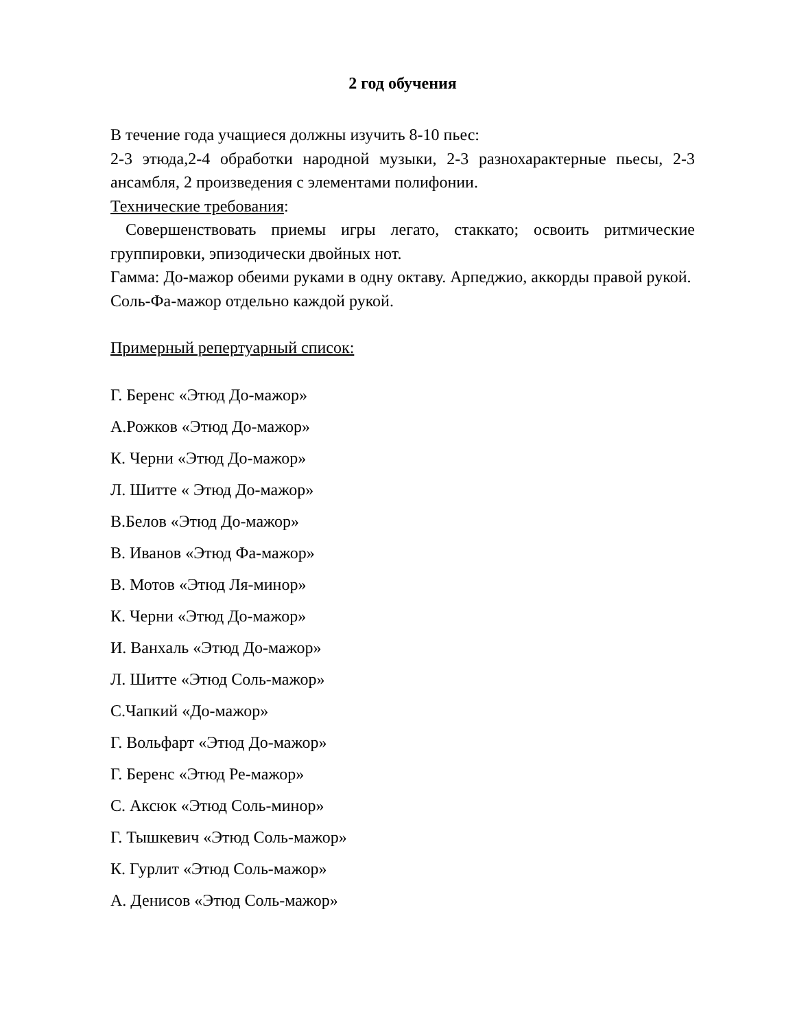2 год обучения
В течение года учащиеся должны изучить 8-10 пьес:
2-3 этюда,2-4 обработки народной музыки, 2-3 разнохарактерные пьесы, 2-3 ансамбля, 2 произведения с элементами полифонии.
Технические требования:
Совершенствовать приемы игры легато, стаккато; освоить ритмические группировки, эпизодически двойных нот.
Гамма: До-мажор обеими руками в одну октаву. Арпеджио, аккорды правой рукой.
Соль-Фа-мажор отдельно каждой рукой.
Примерный репертуарный список:
Г. Беренс «Этюд До-мажор»
А.Рожков «Этюд До-мажор»
К. Черни «Этюд До-мажор»
Л. Шитте « Этюд До-мажор»
В.Белов «Этюд До-мажор»
В. Иванов «Этюд Фа-мажор»
В. Мотов «Этюд Ля-минор»
К. Черни «Этюд До-мажор»
И. Ванхаль «Этюд До-мажор»
Л. Шитте «Этюд Соль-мажор»
С.Чапкий «До-мажор»
Г. Вольфарт «Этюд До-мажор»
Г. Беренс «Этюд Ре-мажор»
С. Аксюк «Этюд Соль-минор»
Г. Тышкевич «Этюд Соль-мажор»
К. Гурлит «Этюд Соль-мажор»
А. Денисов «Этюд Соль-мажор»